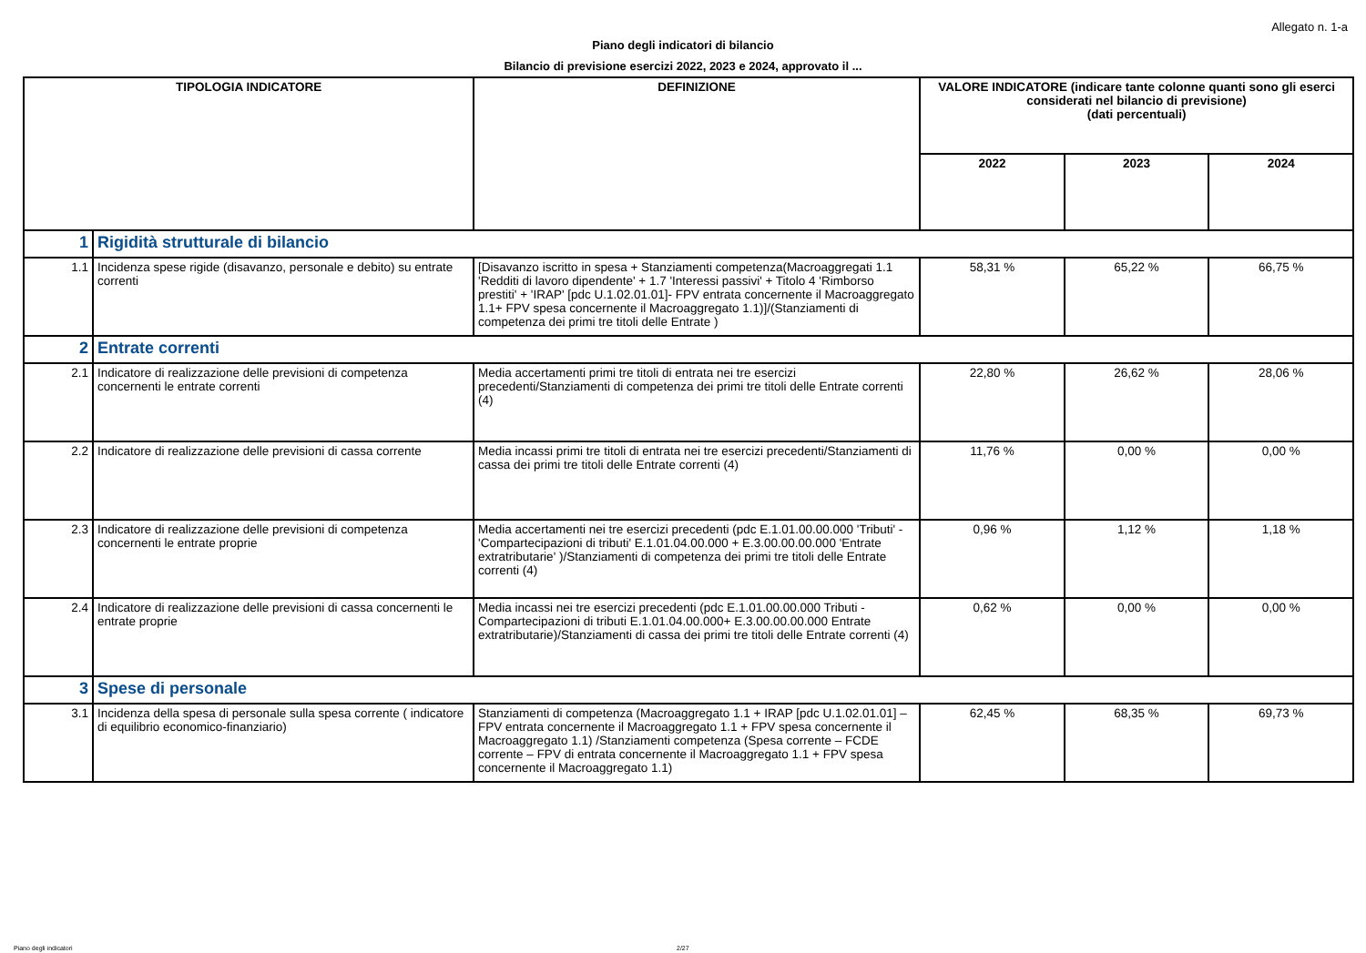Allegato n. 1-a
Piano degli indicatori di bilancio
Bilancio di previsione esercizi 2022, 2023 e 2024, approvato il ...
| TIPOLOGIA INDICATORE | | DEFINIZIONE | VALORE INDICATORE (indicare tante colonne quanti sono gli eserci considerati nel bilancio di previsione) (dati percentuali) | | |
| --- | --- | --- | --- | --- | --- |
| | | | 2022 | 2023 | 2024 |
| 1 | Rigidità strutturale di bilancio | | | | |
| 1.1 | Incidenza spese rigide (disavanzo, personale e debito) su entrate correnti | [Disavanzo iscritto in spesa + Stanziamenti competenza(Macroaggregati 1.1 'Redditi di lavoro dipendente' + 1.7 'Interessi passivi' + Titolo 4 'Rimborso prestiti' + 'IRAP' [pdc U.1.02.01.01]- FPV entrata concernente il Macroaggregato 1.1+ FPV spesa concernente il Macroaggregato 1.1)]/(Stanziamenti di competenza dei primi tre titoli delle Entrate ) | 58,31 % | 65,22 % | 66,75 % |
| 2 | Entrate correnti | | | | |
| 2.1 | Indicatore di realizzazione delle previsioni di competenza concernenti le entrate correnti | Media accertamenti primi tre titoli di entrata nei tre esercizi precedenti/Stanziamenti di competenza dei primi tre titoli delle Entrate correnti (4) | 22,80 % | 26,62 % | 28,06 % |
| 2.2 | Indicatore di realizzazione delle previsioni di cassa corrente | Media incassi primi tre titoli di entrata nei tre esercizi precedenti/Stanziamenti di cassa dei primi tre titoli delle Entrate correnti (4) | 11,76 % | 0,00 % | 0,00 % |
| 2.3 | Indicatore di realizzazione delle previsioni di competenza concernenti le entrate proprie | Media accertamenti nei tre esercizi precedenti (pdc E.1.01.00.00.000 'Tributi' - 'Compartecipazioni di tributi' E.1.01.04.00.000 + E.3.00.00.00.000 'Entrate extratributarie' )/Stanziamenti di competenza dei primi tre titoli delle Entrate correnti (4) | 0,96 % | 1,12 % | 1,18 % |
| 2.4 | Indicatore di realizzazione delle previsioni di cassa concernenti le entrate proprie | Media incassi nei tre esercizi precedenti (pdc E.1.01.00.00.000 Tributi - Compartecipazioni di tributi E.1.01.04.00.000+ E.3.00.00.00.000 Entrate extratributarie)/Stanziamenti di cassa dei primi tre titoli delle Entrate correnti (4) | 0,62 % | 0,00 % | 0,00 % |
| 3 | Spese di personale | | | | |
| 3.1 | Incidenza della spesa di personale sulla spesa corrente ( indicatore di equilibrio economico-finanziario) | Stanziamenti di competenza (Macroaggregato 1.1 + IRAP [pdc U.1.02.01.01] – FPV entrata concernente il Macroaggregato 1.1 + FPV spesa concernente il Macroaggregato 1.1) /Stanziamenti competenza (Spesa corrente – FCDE corrente – FPV di entrata concernente il Macroaggregato 1.1 + FPV spesa concernente il Macroaggregato 1.1) | 62,45 % | 68,35 % | 69,73 % |
Piano degli indicatori 2/27